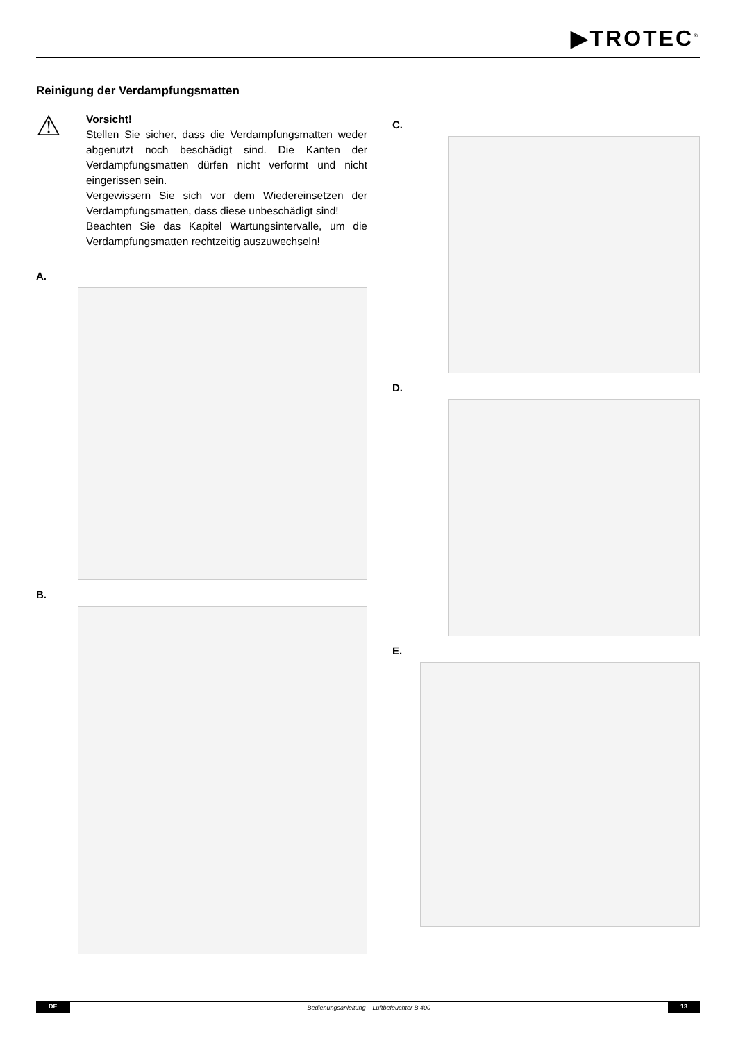▶TROTEC<sup>®</sup>
Reinigung der Verdampfungsmatten
⚠
Vorsicht!
Stellen Sie sicher, dass die Verdampfungsmatten weder abgenutzt noch beschädigt sind. Die Kanten der Verdampfungsmatten dürfen nicht verformt und nicht eingerissen sein.
Vergewissern Sie sich vor dem Wiedereinsetzen der Verdampfungsmatten, dass diese unbeschädigt sind!
Beachten Sie das Kapitel Wartungsintervalle, um die Verdampfungsmatten rechtzeitig auszuwechseln!
A.
B.
C.
D.
E.
DE Bedienungsanleitung – Luftbefeuchter B 400 13